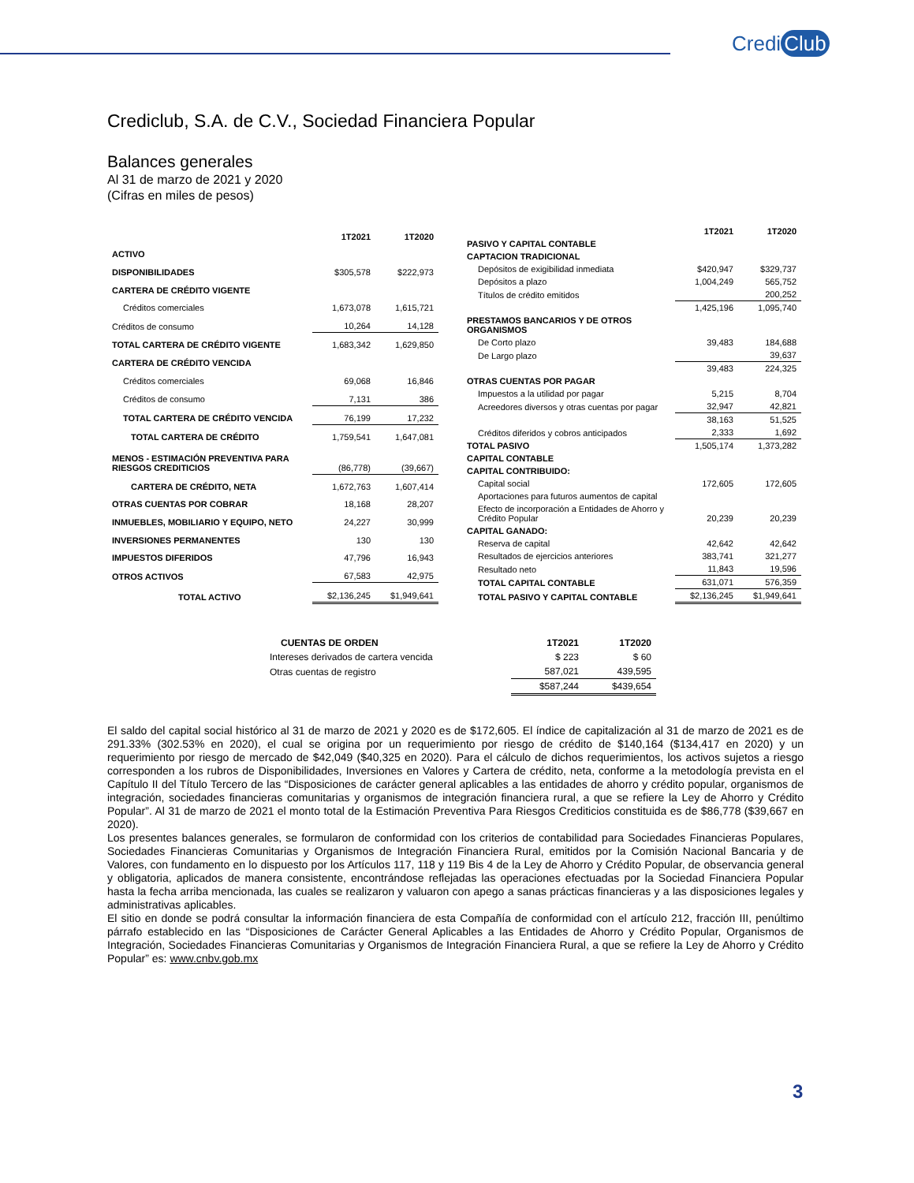Credi Club
Crediclub, S.A. de C.V., Sociedad Financiera Popular
Balances generales
Al 31 de marzo de 2021 y 2020
(Cifras en miles de pesos)
| | 1T2021 | 1T2020 |
| --- | --- | --- |
| ACTIVO | | |
| DISPONIBILIDADES | $305,578 | $222,973 |
| CARTERA DE CRÉDITO VIGENTE | | |
| Créditos comerciales | 1,673,078 | 1,615,721 |
| Créditos de consumo | 10,264 | 14,128 |
| TOTAL CARTERA DE CRÉDITO VIGENTE | 1,683,342 | 1,629,850 |
| CARTERA DE CRÉDITO VENCIDA | | |
| Créditos comerciales | 69,068 | 16,846 |
| Créditos de consumo | 7,131 | 386 |
| TOTAL CARTERA DE CRÉDITO VENCIDA | 76,199 | 17,232 |
| TOTAL CARTERA DE CRÉDITO | 1,759,541 | 1,647,081 |
| MENOS - ESTIMACIÓN PREVENTIVA PARA RIESGOS CREDITICIOS | (86,778) | (39,667) |
| CARTERA DE CRÉDITO, NETA | 1,672,763 | 1,607,414 |
| OTRAS CUENTAS POR COBRAR | 18,168 | 28,207 |
| INMUEBLES, MOBILIARIO Y EQUIPO, NETO | 24,227 | 30,999 |
| INVERSIONES PERMANENTES | 130 | 130 |
| IMPUESTOS DIFERIDOS | 47,796 | 16,943 |
| OTROS ACTIVOS | 67,583 | 42,975 |
| TOTAL ACTIVO | $2,136,245 | $1,949,641 |
| | 1T2021 | 1T2020 |
| --- | --- | --- |
| PASIVO Y CAPITAL CONTABLE | | |
| CAPTACION TRADICIONAL | | |
| Depósitos de exigibilidad inmediata | $420,947 | $329,737 |
| Depósitos a plazo | 1,004,249 | 565,752 |
| Títulos de crédito emitidos | | 200,252 |
| | 1,425,196 | 1,095,740 |
| PRESTAMOS BANCARIOS Y DE OTROS ORGANISMOS | | |
| De Corto plazo | 39,483 | 184,688 |
| De Largo plazo | | 39,637 |
| | 39,483 | 224,325 |
| OTRAS CUENTAS POR PAGAR | | |
| Impuestos a la utilidad por pagar | 5,215 | 8,704 |
| Acreedores diversos y otras cuentas por pagar | 32,947 | 42,821 |
| | 38,163 | 51,525 |
| Créditos diferidos y cobros anticipados | 2,333 | 1,692 |
| TOTAL PASIVO | 1,505,174 | 1,373,282 |
| CAPITAL CONTABLE | | |
| CAPITAL CONTRIBUIDO: | | |
| Capital social | 172,605 | 172,605 |
| Aportaciones para futuros aumentos de capital | | |
| Efecto de incorporación a Entidades de Ahorro y Crédito Popular | 20,239 | 20,239 |
| CAPITAL GANADO: | | |
| Reserva de capital | 42,642 | 42,642 |
| Resultados de ejercicios anteriores | 383,741 | 321,277 |
| Resultado neto | 11,843 | 19,596 |
| TOTAL CAPITAL CONTABLE | 631,071 | 576,359 |
| TOTAL PASIVO Y CAPITAL CONTABLE | $2,136,245 | $1,949,641 |
| CUENTAS DE ORDEN | 1T2021 | 1T2020 |
| --- | --- | --- |
| Intereses derivados de cartera vencida | $ 223 | $ 60 |
| Otras cuentas de registro | 587,021 | 439,595 |
| | $587,244 | $439,654 |
El saldo del capital social histórico al 31 de marzo de 2021 y 2020 es de $172,605. El índice de capitalización al 31 de marzo de 2021 es de 291.33% (302.53% en 2020), el cual se origina por un requerimiento por riesgo de crédito de $140,164 ($134,417 en 2020) y un requerimiento por riesgo de mercado de $42,049 ($40,325 en 2020). Para el cálculo de dichos requerimientos, los activos sujetos a riesgo corresponden a los rubros de Disponibilidades, Inversiones en Valores y Cartera de crédito, neta, conforme a la metodología prevista en el Capítulo II del Título Tercero de las “Disposiciones de carácter general aplicables a las entidades de ahorro y crédito popular, organismos de integración, sociedades financieras comunitarias y organismos de integración financiera rural, a que se refiere la Ley de Ahorro y Crédito Popular”. Al 31 de marzo de 2021 el monto total de la Estimación Preventiva Para Riesgos Crediticios constituida es de $86,778 ($39,667 en 2020).
Los presentes balances generales, se formularon de conformidad con los criterios de contabilidad para Sociedades Financieras Populares, Sociedades Financieras Comunitarias y Organismos de Integración Financiera Rural, emitidos por la Comisión Nacional Bancaria y de Valores, con fundamento en lo dispuesto por los Artículos 117, 118 y 119 Bis 4 de la Ley de Ahorro y Crédito Popular, de observancia general y obligatoria, aplicados de manera consistente, encontrándose reflejadas las operaciones efectuadas por la Sociedad Financiera Popular hasta la fecha arriba mencionada, las cuales se realizaron y valuaron con apego a sanas prácticas financieras y a las disposiciones legales y administrativas aplicables.
El sitio en donde se podrá consultar la información financiera de esta Compañía de conformidad con el artículo 212, fracción III, penúltimo párrafo establecido en las “Disposiciones de Carácter General Aplicables a las Entidades de Ahorro y Crédito Popular, Organismos de Integración, Sociedades Financieras Comunitarias y Organismos de Integración Financiera Rural, a que se refiere la Ley de Ahorro y Crédito Popular” es: www.cnbv.gob.mx
3